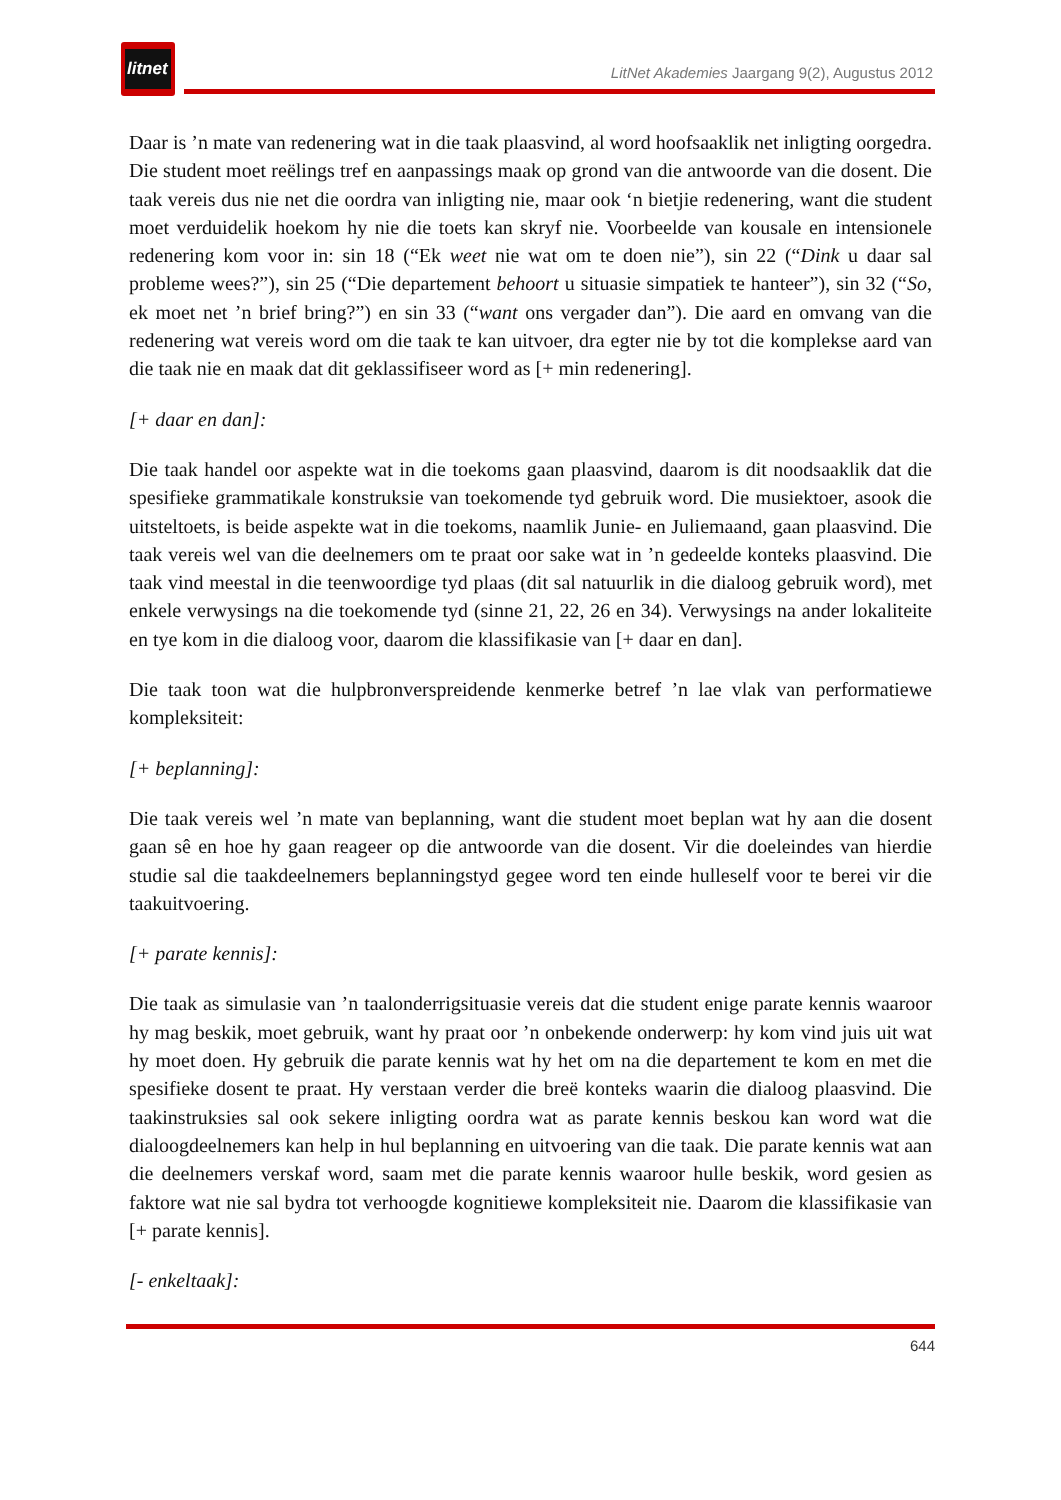litnet
LitNet Akademies Jaargang 9(2), Augustus 2012
Daar is ’n mate van redenering wat in die taak plaasvind, al word hoofsaaklik net inligting oorgedra. Die student moet reëlings tref en aanpassings maak op grond van die antwoorde van die dosent. Die taak vereis dus nie net die oordra van inligting nie, maar ook ‘n bietjie redenering, want die student moet verduidelik hoekom hy nie die toets kan skryf nie. Voorbeelde van kousale en intensionele redenering kom voor in: sin 18 (“Ek weet nie wat om te doen nie”), sin 22 (“Dink u daar sal probleme wees?”), sin 25 (“Die departement behoort u situasie simpatiek te hanteer”), sin 32 (“So, ek moet net ’n brief bring?”) en sin 33 (“want ons vergader dan”). Die aard en omvang van die redenering wat vereis word om die taak te kan uitvoer, dra egter nie by tot die komplekse aard van die taak nie en maak dat dit geklassifiseer word as [+ min redenering].
[+ daar en dan]:
Die taak handel oor aspekte wat in die toekoms gaan plaasvind, daarom is dit noodsaaklik dat die spesifieke grammatikale konstruksie van toekomende tyd gebruik word. Die musiektoer, asook die uitsteltoets, is beide aspekte wat in die toekoms, naamlik Junie- en Juliemaand, gaan plaasvind. Die taak vereis wel van die deelnemers om te praat oor sake wat in ’n gedeelde konteks plaasvind. Die taak vind meestal in die teenwoordige tyd plaas (dit sal natuurlik in die dialoog gebruik word), met enkele verwysings na die toekomende tyd (sinne 21, 22, 26 en 34). Verwysings na ander lokaliteite en tye kom in die dialoog voor, daarom die klassifikasie van [+ daar en dan].
Die taak toon wat die hulpbronverspreidende kenmerke betref ’n lae vlak van performatiewe kompleksiteit:
[+ beplanning]:
Die taak vereis wel ’n mate van beplanning, want die student moet beplan wat hy aan die dosent gaan sê en hoe hy gaan reageer op die antwoorde van die dosent. Vir die doeleindes van hierdie studie sal die taakdeelnemers beplanningstyd gegee word ten einde hulleself voor te berei vir die taakuitvoering.
[+ parate kennis]:
Die taak as simulasie van ’n taalonderrigsituasie vereis dat die student enige parate kennis waaroor hy mag beskik, moet gebruik, want hy praat oor ’n onbekende onderwerp: hy kom vind juis uit wat hy moet doen. Hy gebruik die parate kennis wat hy het om na die departement te kom en met die spesifieke dosent te praat. Hy verstaan verder die breë konteks waarin die dialoog plaasvind. Die taakinstruksies sal ook sekere inligting oordra wat as parate kennis beskou kan word wat die dialoogdeelnemers kan help in hul beplanning en uitvoering van die taak. Die parate kennis wat aan die deelnemers verskaf word, saam met die parate kennis waaroor hulle beskik, word gesien as faktore wat nie sal bydra tot verhoogde kognitiewe kompleksiteit nie. Daarom die klassifikasie van [+ parate kennis].
[- enkeltaak]:
644